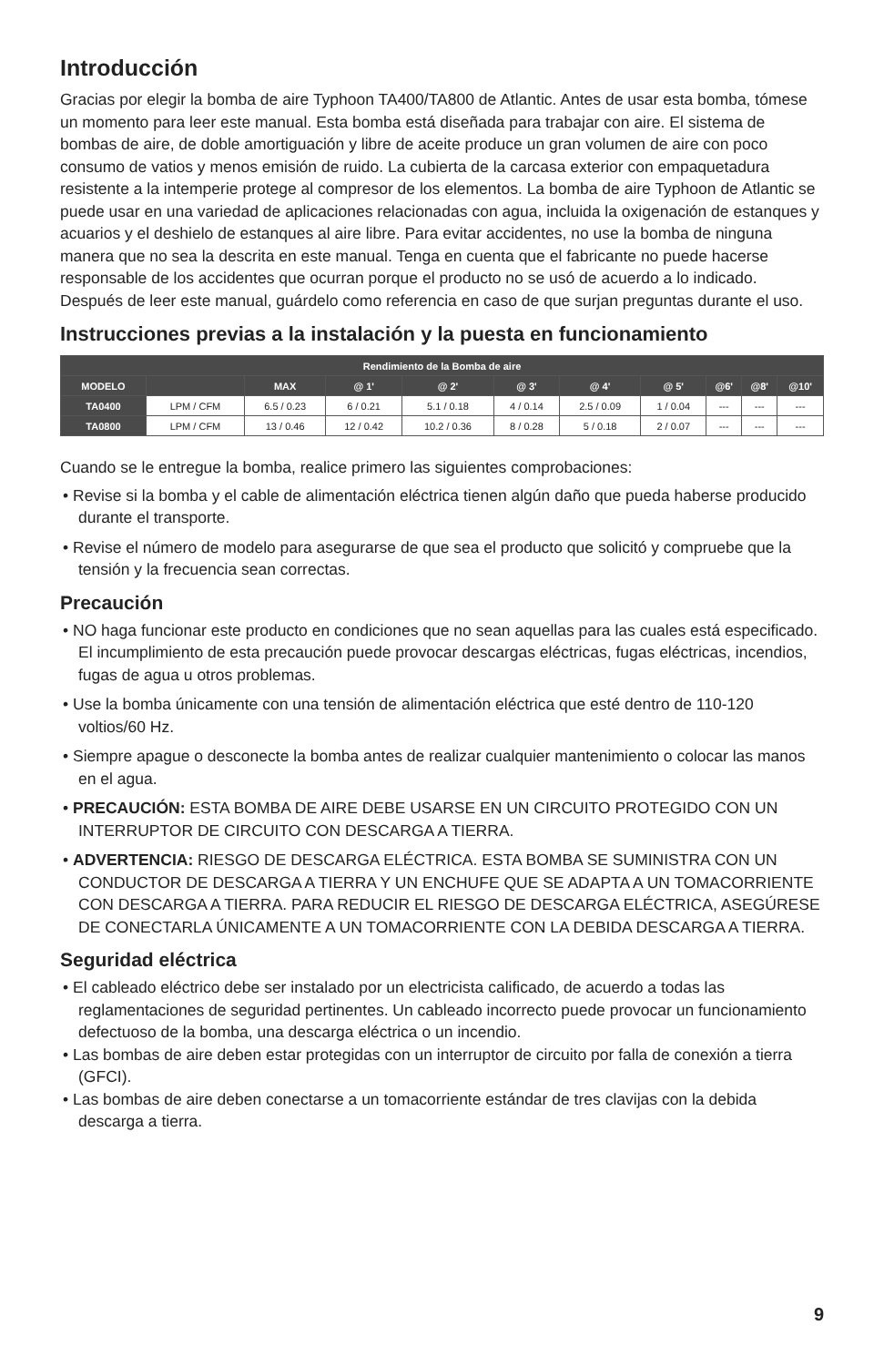Introducción
Gracias por elegir la bomba de aire Typhoon TA400/TA800 de Atlantic. Antes de usar esta bomba, tómese un momento para leer este manual. Esta bomba está diseñada para trabajar con aire. El sistema de bombas de aire, de doble amortiguación y libre de aceite produce un gran volumen de aire con poco consumo de vatios y menos emisión de ruido. La cubierta de la carcasa exterior con empaquetadura resistente a la intemperie protege al compresor de los elementos. La bomba de aire Typhoon de Atlantic se puede usar en una variedad de aplicaciones relacionadas con agua, incluida la oxigenación de estanques y acuarios y el deshielo de estanques al aire libre. Para evitar accidentes, no use la bomba de ninguna manera que no sea la descrita en este manual. Tenga en cuenta que el fabricante no puede hacerse responsable de los accidentes que ocurran porque el producto no se usó de acuerdo a lo indicado. Después de leer este manual, guárdelo como referencia en caso de que surjan preguntas durante el uso.
Instrucciones previas a la instalación y la puesta en funcionamiento
| Rendimiento de la Bomba de aire | | | | | | | | | | |
| --- | --- | --- | --- | --- | --- | --- | --- | --- | --- | --- |
| MODELO | | MAX | @ 1' | @ 2' | @ 3' | @ 4' | @ 5' | @6' | @8' | @10' |
| TA0400 | LPM / CFM | 6.5 / 0.23 | 6 / 0.21 | 5.1 / 0.18 | 4 / 0.14 | 2.5 / 0.09 | 1 / 0.04 | --- | --- | --- |
| TA0800 | LPM / CFM | 13 / 0.46 | 12 / 0.42 | 10.2 / 0.36 | 8 / 0.28 | 5 / 0.18 | 2 / 0.07 | --- | --- | --- |
Cuando se le entregue la bomba, realice primero las siguientes comprobaciones:
• Revise si la bomba y el cable de alimentación eléctrica tienen algún daño que pueda haberse producido durante el transporte.
• Revise el número de modelo para asegurarse de que sea el producto que solicitó y compruebe que la tensión y la frecuencia sean correctas.
Precaución
• NO haga funcionar este producto en condiciones que no sean aquellas para las cuales está especificado. El incumplimiento de esta precaución puede provocar descargas eléctricas, fugas eléctricas, incendios, fugas de agua u otros problemas.
• Use la bomba únicamente con una tensión de alimentación eléctrica que esté dentro de 110-120 voltios/60 Hz.
• Siempre apague o desconecte la bomba antes de realizar cualquier mantenimiento o colocar las manos en el agua.
• PRECAUCIÓN: ESTA BOMBA DE AIRE DEBE USARSE EN UN CIRCUITO PROTEGIDO CON UN INTERRUPTOR DE CIRCUITO CON DESCARGA A TIERRA.
• ADVERTENCIA: RIESGO DE DESCARGA ELÉCTRICA. ESTA BOMBA SE SUMINISTRA CON UN CONDUCTOR DE DESCARGA A TIERRA Y UN ENCHUFE QUE SE ADAPTA A UN TOMACORRIENTE CON DESCARGA A TIERRA. PARA REDUCIR EL RIESGO DE DESCARGA ELÉCTRICA, ASEGÚRESE DE CONECTARLA ÚNICAMENTE A UN TOMACORRIENTE CON LA DEBIDA DESCARGA A TIERRA.
Seguridad eléctrica
• El cableado eléctrico debe ser instalado por un electricista calificado, de acuerdo a todas las reglamentaciones de seguridad pertinentes. Un cableado incorrecto puede provocar un funcionamiento defectuoso de la bomba, una descarga eléctrica o un incendio.
• Las bombas de aire deben estar protegidas con un interruptor de circuito por falla de conexión a tierra (GFCI).
• Las bombas de aire deben conectarse a un tomacorriente estándar de tres clavijas con la debida descarga a tierra.
9